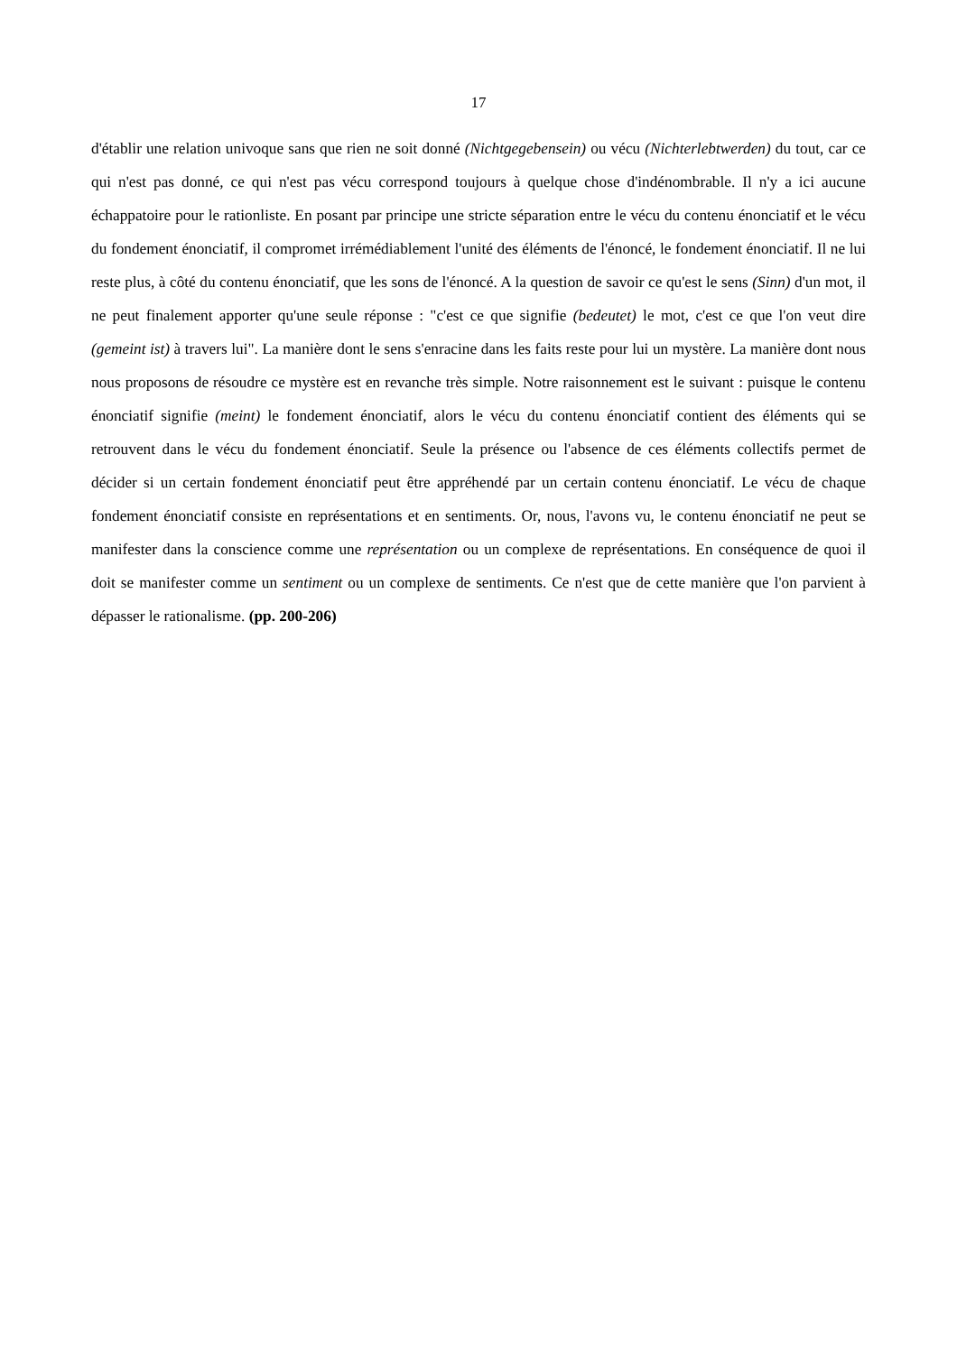17
d'établir une relation univoque sans que rien ne soit donné (Nichtgegebensein) ou vécu (Nichterlebtwerden) du tout, car ce qui n'est pas donné, ce qui n'est pas vécu correspond toujours à quelque chose d'indénombrable. Il n'y a ici aucune échappatoire pour le rationliste. En posant par principe une stricte séparation entre le vécu du contenu énonciatif et le vécu du fondement énonciatif, il compromet irrémédiablement l'unité des éléments de l'énoncé, le fondement énonciatif. Il ne lui reste plus, à côté du contenu énonciatif, que les sons de l'énoncé. A la question de savoir ce qu'est le sens (Sinn) d'un mot, il ne peut finalement apporter qu'une seule réponse : "c'est ce que signifie (bedeutet) le mot, c'est ce que l'on veut dire (gemeint ist) à travers lui". La manière dont le sens s'enracine dans les faits reste pour lui un mystère. La manière dont nous nous proposons de résoudre ce mystère est en revanche très simple. Notre raisonnement est le suivant : puisque le contenu énonciatif signifie (meint) le fondement énonciatif, alors le vécu du contenu énonciatif contient des éléments qui se retrouvent dans le vécu du fondement énonciatif. Seule la présence ou l'absence de ces éléments collectifs permet de décider si un certain fondement énonciatif peut être appréhendé par un certain contenu énonciatif. Le vécu de chaque fondement énonciatif consiste en représentations et en sentiments. Or, nous, l'avons vu, le contenu énonciatif ne peut se manifester dans la conscience comme une représentation ou un complexe de représentations. En conséquence de quoi il doit se manifester comme un sentiment ou un complexe de sentiments. Ce n'est que de cette manière que l'on parvient à dépasser le rationalisme. (pp. 200-206)